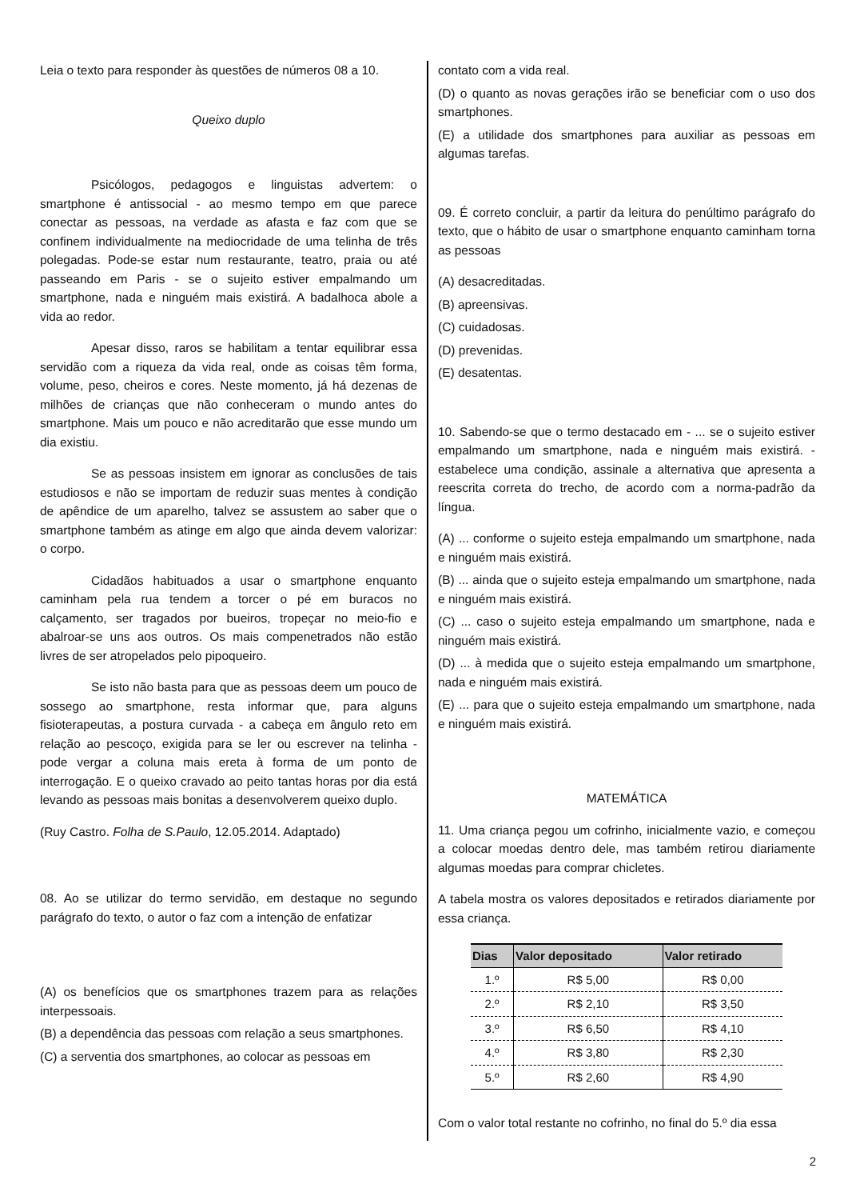Leia o texto para responder às questões de números 08 a 10.
Queixo duplo
Psicólogos, pedagogos e linguistas advertem: o smartphone é antissocial - ao mesmo tempo em que parece conectar as pessoas, na verdade as afasta e faz com que se confinem individualmente na mediocridade de uma telinha de três polegadas. Pode-se estar num restaurante, teatro, praia ou até passeando em Paris - se o sujeito estiver empalmando um smartphone, nada e ninguém mais existirá. A badalhoca abole a vida ao redor.
Apesar disso, raros se habilitam a tentar equilibrar essa servidão com a riqueza da vida real, onde as coisas têm forma, volume, peso, cheiros e cores. Neste momento, já há dezenas de milhões de crianças que não conheceram o mundo antes do smartphone. Mais um pouco e não acreditarão que esse mundo um dia existiu.
Se as pessoas insistem em ignorar as conclusões de tais estudiosos e não se importam de reduzir suas mentes à condição de apêndice de um aparelho, talvez se assustem ao saber que o smartphone também as atinge em algo que ainda devem valorizar: o corpo.
Cidadãos habituados a usar o smartphone enquanto caminham pela rua tendem a torcer o pé em buracos no calçamento, ser tragados por bueiros, tropeçar no meio-fio e abalroar-se uns aos outros. Os mais compenetrados não estão livres de ser atropelados pelo pipoqueiro.
Se isto não basta para que as pessoas deem um pouco de sossego ao smartphone, resta informar que, para alguns fisioterapeutas, a postura curvada - a cabeça em ângulo reto em relação ao pescoço, exigida para se ler ou escrever na telinha - pode vergar a coluna mais ereta à forma de um ponto de interrogação. E o queixo cravado ao peito tantas horas por dia está levando as pessoas mais bonitas a desenvolverem queixo duplo.
(Ruy Castro. Folha de S.Paulo, 12.05.2014. Adaptado)
08. Ao se utilizar do termo servidão, em destaque no segundo parágrafo do texto, o autor o faz com a intenção de enfatizar
(A) os benefícios que os smartphones trazem para as relações interpessoais.
(B) a dependência das pessoas com relação a seus smartphones.
(C) a serventia dos smartphones, ao colocar as pessoas em
contato com a vida real.
(D) o quanto as novas gerações irão se beneficiar com o uso dos smartphones.
(E) a utilidade dos smartphones para auxiliar as pessoas em algumas tarefas.
09. É correto concluir, a partir da leitura do penúltimo parágrafo do texto, que o hábito de usar o smartphone enquanto caminham torna as pessoas
(A) desacreditadas.
(B) apreensivas.
(C) cuidadosas.
(D) prevenidas.
(E) desatentas.
10. Sabendo-se que o termo destacado em - ... se o sujeito estiver empalmando um smartphone, nada e ninguém mais existirá. - estabelece uma condição, assinale a alternativa que apresenta a reescrita correta do trecho, de acordo com a norma-padrão da língua.
(A) ... conforme o sujeito esteja empalmando um smartphone, nada e ninguém mais existirá.
(B) ... ainda que o sujeito esteja empalmando um smartphone, nada e ninguém mais existirá.
(C) ... caso o sujeito esteja empalmando um smartphone, nada e ninguém mais existirá.
(D) ... à medida que o sujeito esteja empalmando um smartphone, nada e ninguém mais existirá.
(E) ... para que o sujeito esteja empalmando um smartphone, nada e ninguém mais existirá.
MATEMÁTICA
11. Uma criança pegou um cofrinho, inicialmente vazio, e começou a colocar moedas dentro dele, mas também retirou diariamente algumas moedas para comprar chicletes.
A tabela mostra os valores depositados e retirados diariamente por essa criança.
| Dias | Valor depositado | Valor retirado |
| --- | --- | --- |
| 1.º | R$ 5,00 | R$ 0,00 |
| 2.º | R$ 2,10 | R$ 3,50 |
| 3.º | R$ 6,50 | R$ 4,10 |
| 4.º | R$ 3,80 | R$ 2,30 |
| 5.º | R$ 2,60 | R$ 4,90 |
Com o valor total restante no cofrinho, no final do 5.º dia essa
2